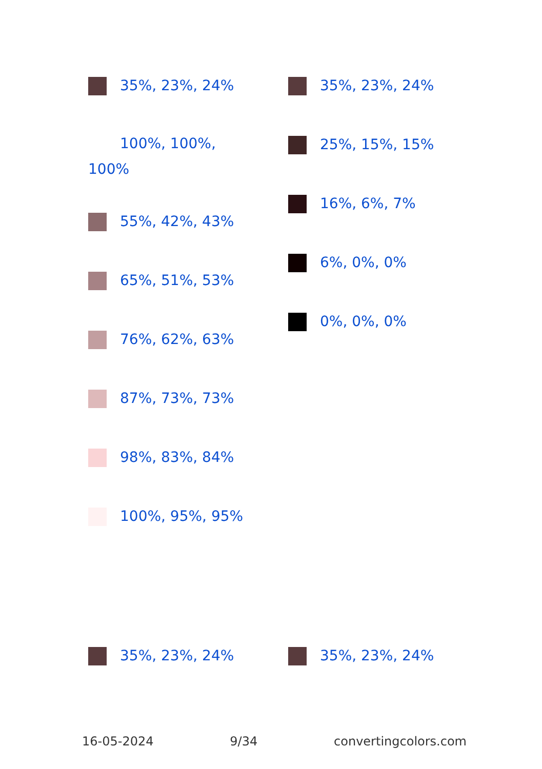35%, 23%, 24%
100%, 100%,
100%
55%, 42%, 43%
65%, 51%, 53%
76%, 62%, 63%
87%, 73%, 73%
98%, 83%, 84%
100%, 95%, 95%
35%, 23%, 24%
25%, 15%, 15%
16%, 6%, 7%
6%, 0%, 0%
0%, 0%, 0%
35%, 23%, 24% 35%, 23%, 24%
16-05-2024 9/34 convertingcolors.com